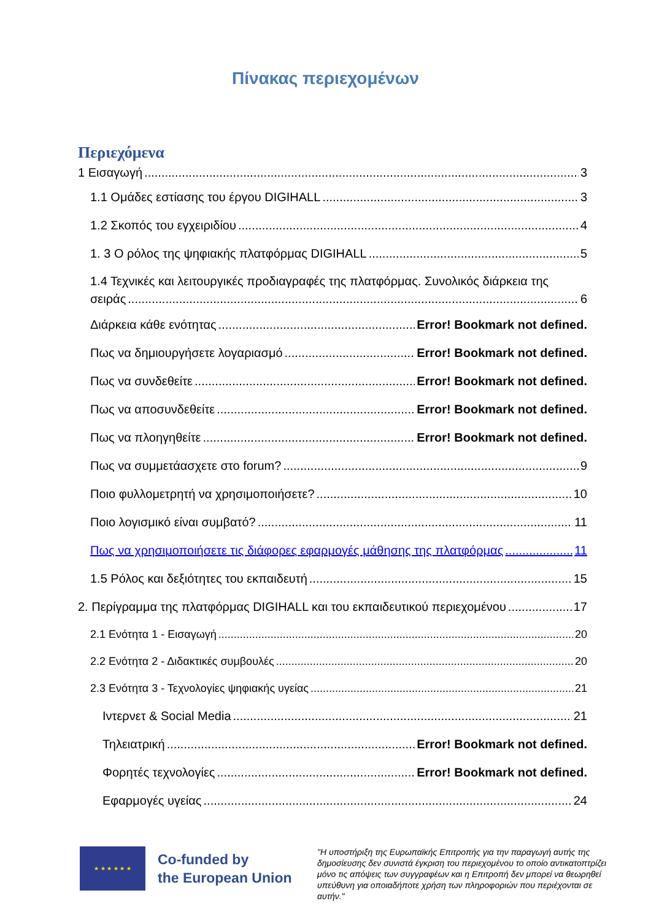Πίνακας περιεχομένων
Περιεχόμενα
1 Εισαγωγή 3
1.1 Ομάδες εστίασης του έργου DIGIHALL 3
1.2 Σκοπός του εγχειριδίου 4
1. 3 Ο ρόλος της ψηφιακής πλατφόρμας DIGIHALL 5
1.4 Τεχνικές και λειτουργικές προδιαγραφές της πλατφόρμας. Συνολικός διάρκεια της
σειράς 6
Διάρκεια κάθε ενότητας Error! Bookmark not defined.
Πως να δημιουργήσετε λογαριασμό Error! Bookmark not defined.
Πως να συνδεθείτε Error! Bookmark not defined.
Πως να αποσυνδεθείτε Error! Bookmark not defined.
Πως να πλοηγηθείτε Error! Bookmark not defined.
Πως να συμμετάασχετε στο forum? 9
Ποιο φυλλομετρητή να χρησιμοποιήσετε? 10
Ποιο λογισμικό είναι συμβατό? 11
Πως να χρησιμοποιήσετε τις διάφορες εφαρμογές μάθησης της πλατφόρμας 11
1.5 Ρόλος και δεξιότητες του εκπαιδευτή 15
2. Περίγραμμα της πλατφόρμας DIGIHALL και του εκπαιδευτικού περιεχομένου 17
2.1 Ενότητα 1 - Εισαγωγή 20
2.2 Ενότητα 2 - Διδακτικές συμβουλές 20
2.3 Ενότητα 3 - Τεχνολογίες ψηφιακής υγείας 21
Ιντερνετ & Social Media 21
Τηλειατρική Error! Bookmark not defined.
Φορητές τεχνολογίες Error! Bookmark not defined.
Εφαρμογές υγείας 24
★ ★ ★ ★ ★ ★
Co-funded by
the European Union
"Η υποστήριξη της Ευρωπαϊκής Επιτροπής για την παραγωγή αυτής της δημοσίευσης δεν συνιστά έγκριση του περιεχομένου το οποίο αντικατοπτρίζει μόνο τις απόψεις των συγγραφέων και η Επιτροπή δεν μπορεί να θεωρηθεί υπεύθυνη για οποιαδήποτε χρήση των πληροφοριών που περιέχονται σε αυτήν."